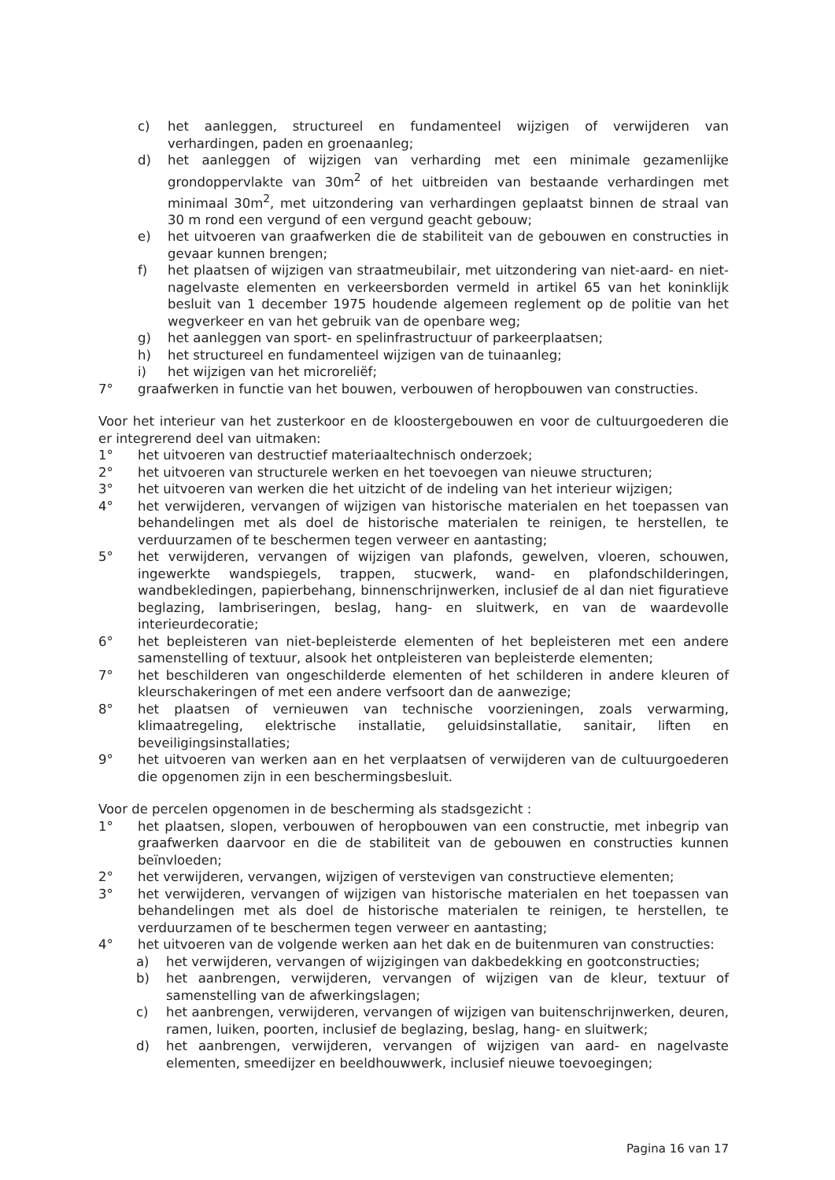c) het aanleggen, structureel en fundamenteel wijzigen of verwijderen van verhardingen, paden en groenaanleg;
d) het aanleggen of wijzigen van verharding met een minimale gezamenlijke grondoppervlakte van 30m<sup>2</sup> of het uitbreiden van bestaande verhardingen met minimaal 30m<sup>2</sup>, met uitzondering van verhardingen geplaatst binnen de straal van 30 m rond een vergund of een vergund geacht gebouw;
e) het uitvoeren van graafwerken die de stabiliteit van de gebouwen en constructies in gevaar kunnen brengen;
f) het plaatsen of wijzigen van straatmeubilair, met uitzondering van niet-aard- en niet-nagelvaste elementen en verkeersborden vermeld in artikel 65 van het koninklijk besluit van 1 december 1975 houdende algemeen reglement op de politie van het wegverkeer en van het gebruik van de openbare weg;
g) het aanleggen van sport- en spelinfrastructuur of parkeerplaatsen;
h) het structureel en fundamenteel wijzigen van de tuinaanleg;
i) het wijzigen van het microreliëf;
7° graafwerken in functie van het bouwen, verbouwen of heropbouwen van constructies.
Voor het interieur van het zusterkoor en de kloostergebouwen en voor de cultuurgoederen die er integrerend deel van uitmaken:
1° het uitvoeren van destructief materiaaltechnisch onderzoek;
2° het uitvoeren van structurele werken en het toevoegen van nieuwe structuren;
3° het uitvoeren van werken die het uitzicht of de indeling van het interieur wijzigen;
4° het verwijderen, vervangen of wijzigen van historische materialen en het toepassen van behandelingen met als doel de historische materialen te reinigen, te herstellen, te verduurzamen of te beschermen tegen verweer en aantasting;
5° het verwijderen, vervangen of wijzigen van plafonds, gewelven, vloeren, schouwen, ingewerkte wandspiegels, trappen, stucwerk, wand- en plafondschilderingen, wandbekledingen, papierbehang, binnenschrijnwerken, inclusief de al dan niet figuratieve beglazing, lambriseringen, beslag, hang- en sluitwerk, en van de waardevolle interieurdecoratie;
6° het bepleisteren van niet-bepleisterde elementen of het bepleisteren met een andere samenstelling of textuur, alsook het ontpleisteren van bepleisterde elementen;
7° het beschilderen van ongeschilderde elementen of het schilderen in andere kleuren of kleurschakeringen of met een andere verfsoort dan de aanwezige;
8° het plaatsen of vernieuwen van technische voorzieningen, zoals verwarming, klimaatregeling, elektrische installatie, geluidsinstallatie, sanitair, liften en beveiligingsinstallaties;
9° het uitvoeren van werken aan en het verplaatsen of verwijderen van de cultuurgoederen die opgenomen zijn in een beschermingsbesluit.
Voor de percelen opgenomen in de bescherming als stadsgezicht :
1° het plaatsen, slopen, verbouwen of heropbouwen van een constructie, met inbegrip van graafwerken daarvoor en die de stabiliteit van de gebouwen en constructies kunnen beïnvloeden;
2° het verwijderen, vervangen, wijzigen of verstevigen van constructieve elementen;
3° het verwijderen, vervangen of wijzigen van historische materialen en het toepassen van behandelingen met als doel de historische materialen te reinigen, te herstellen, te verduurzamen of te beschermen tegen verweer en aantasting;
4° het uitvoeren van de volgende werken aan het dak en de buitenmuren van constructies:
a) het verwijderen, vervangen of wijzigingen van dakbedekking en gootconstructies;
b) het aanbrengen, verwijderen, vervangen of wijzigen van de kleur, textuur of samenstelling van de afwerkingslagen;
c) het aanbrengen, verwijderen, vervangen of wijzigen van buitenschrijnwerken, deuren, ramen, luiken, poorten, inclusief de beglazing, beslag, hang- en sluitwerk;
d) het aanbrengen, verwijderen, vervangen of wijzigen van aard- en nagelvaste elementen, smeedijzer en beeldhouwwerk, inclusief nieuwe toevoegingen;
Pagina 16 van 17